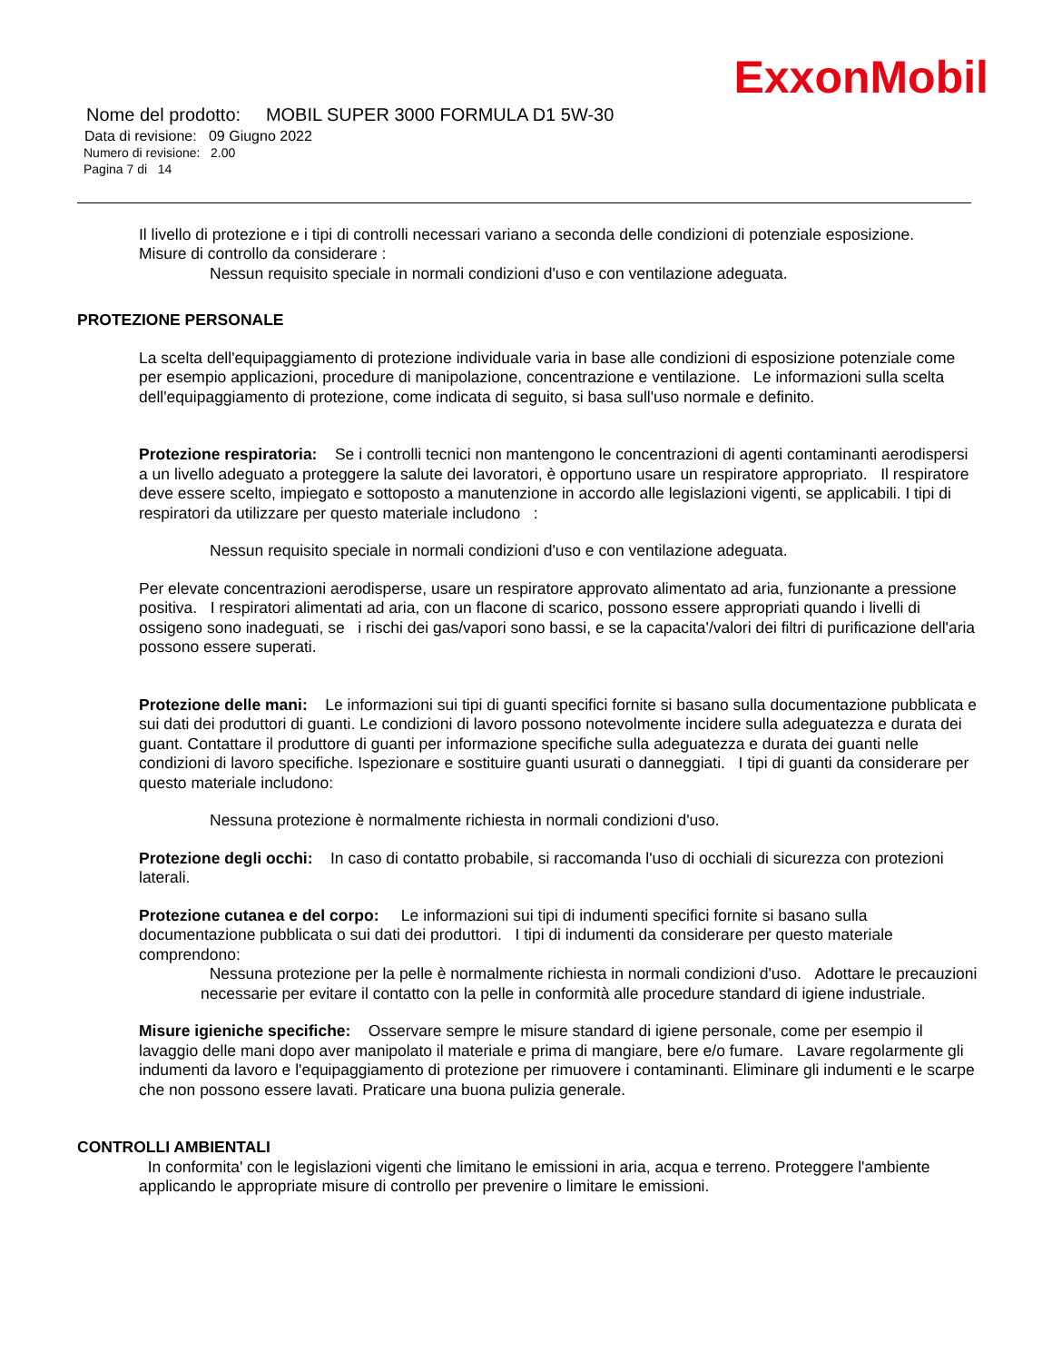ExxonMobil
Nome del prodotto: MOBIL SUPER 3000 FORMULA D1 5W-30
Data di revisione: 09 Giugno 2022
Numero di revisione: 2.00
Pagina 7 di 14
Il livello di protezione e i tipi di controlli necessari variano a seconda delle condizioni di potenziale esposizione.
Misure di controllo da considerare :
Nessun requisito speciale in normali condizioni d'uso e con ventilazione adeguata.
PROTEZIONE PERSONALE
La scelta dell'equipaggiamento di protezione individuale varia in base alle condizioni di esposizione potenziale come per esempio applicazioni, procedure di manipolazione, concentrazione e ventilazione. Le informazioni sulla scelta dell'equipaggiamento di protezione, come indicata di seguito, si basa sull'uso normale e definito.
Protezione respiratoria: Se i controlli tecnici non mantengono le concentrazioni di agenti contaminanti aerodispersi a un livello adeguato a proteggere la salute dei lavoratori, è opportuno usare un respiratore appropriato. Il respiratore deve essere scelto, impiegato e sottoposto a manutenzione in accordo alle legislazioni vigenti, se applicabili. I tipi di respiratori da utilizzare per questo materiale includono :
Nessun requisito speciale in normali condizioni d'uso e con ventilazione adeguata.
Per elevate concentrazioni aerodisperse, usare un respiratore approvato alimentato ad aria, funzionante a pressione positiva. I respiratori alimentati ad aria, con un flacone di scarico, possono essere appropriati quando i livelli di ossigeno sono inadeguati, se i rischi dei gas/vapori sono bassi, e se la capacita'/valori dei filtri di purificazione dell'aria possono essere superati.
Protezione delle mani: Le informazioni sui tipi di guanti specifici fornite si basano sulla documentazione pubblicata e sui dati dei produttori di guanti. Le condizioni di lavoro possono notevolmente incidere sulla adeguatezza e durata dei guant. Contattare il produttore di guanti per informazione specifiche sulla adeguatezza e durata dei guanti nelle condizioni di lavoro specifiche. Ispezionare e sostituire guanti usurati o danneggiati. I tipi di guanti da considerare per questo materiale includono:
Nessuna protezione è normalmente richiesta in normali condizioni d'uso.
Protezione degli occhi: In caso di contatto probabile, si raccomanda l'uso di occhiali di sicurezza con protezioni laterali.
Protezione cutanea e del corpo: Le informazioni sui tipi di indumenti specifici fornite si basano sulla documentazione pubblicata o sui dati dei produttori. I tipi di indumenti da considerare per questo materiale comprendono:
Nessuna protezione per la pelle è normalmente richiesta in normali condizioni d'uso. Adottare le precauzioni necessarie per evitare il contatto con la pelle in conformità alle procedure standard di igiene industriale.
Misure igieniche specifiche: Osservare sempre le misure standard di igiene personale, come per esempio il lavaggio delle mani dopo aver manipolato il materiale e prima di mangiare, bere e/o fumare. Lavare regolarmente gli indumenti da lavoro e l'equipaggiamento di protezione per rimuovere i contaminanti. Eliminare gli indumenti e le scarpe che non possono essere lavati. Praticare una buona pulizia generale.
CONTROLLI AMBIENTALI
In conformita' con le legislazioni vigenti che limitano le emissioni in aria, acqua e terreno. Proteggere l'ambiente applicando le appropriate misure di controllo per prevenire o limitare le emissioni.